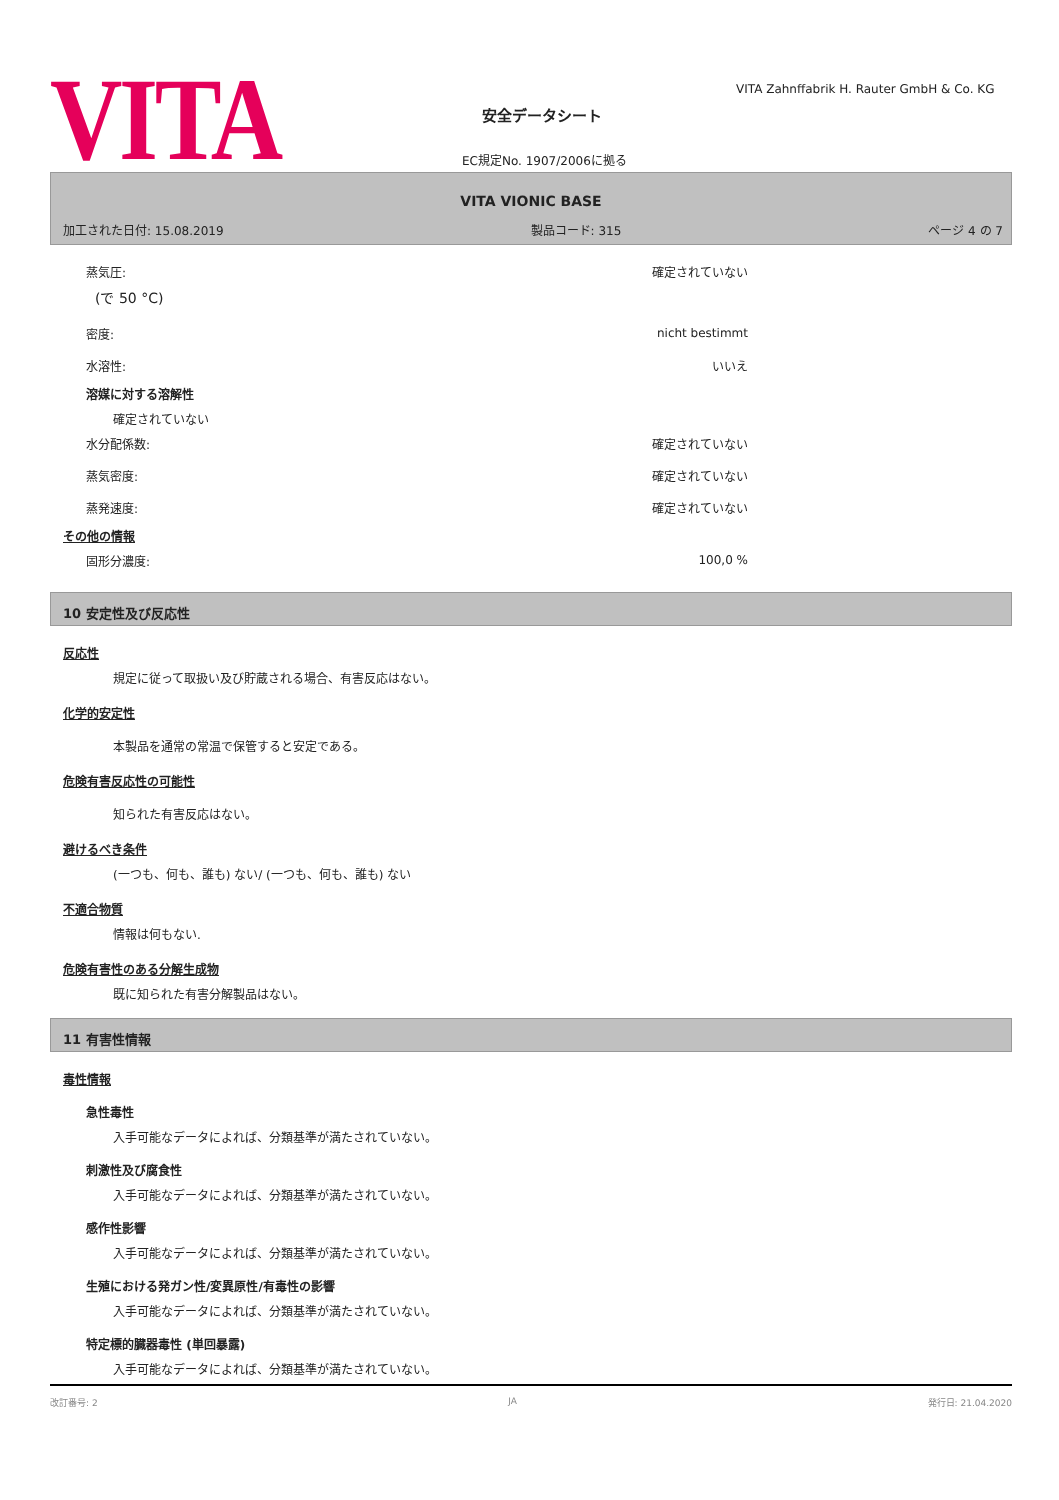VITA
VITA Zahnffabrik H. Rauter GmbH & Co. KG
安全データシート
EC規定No. 1907/2006に拠る
VITA VIONIC BASE
加工された日付: 15.08.2019 製品コード: 315 ページ 4 の 7
蒸気圧: 確定されていない
(で 50 °C)
密度: nicht bestimmt
水溶性: いいえ
溶媒に対する溶解性
確定されていない
水分配係数: 確定されていない
蒸気密度: 確定されていない
蒸発速度: 確定されていない
その他の情報
固形分濃度: 100,0 %
10 安定性及び反応性
反応性
規定に従って取扱い及び貯蔵される場合、有害反応はない。
化学的安定性
本製品を通常の常温で保管すると安定である。
危険有害反応性の可能性
知られた有害反応はない。
避けるべき条件
(一つも、何も、誰も) ない/ (一つも、何も、誰も) ない
不適合物質
情報は何もない.
危険有害性のある分解生成物
既に知られた有害分解製品はない。
11 有害性情報
毒性情報
急性毒性
入手可能なデータによれば、分類基準が満たされていない。
刺激性及び腐食性
入手可能なデータによれば、分類基準が満たされていない。
感作性影響
入手可能なデータによれば、分類基準が満たされていない。
生殖における発ガン性/変異原性/有毒性の影響
入手可能なデータによれば、分類基準が満たされていない。
特定標的臓器毒性 (単回暴露)
入手可能なデータによれば、分類基準が満たされていない。
改訂番号: 2 JA 発行日: 21.04.2020